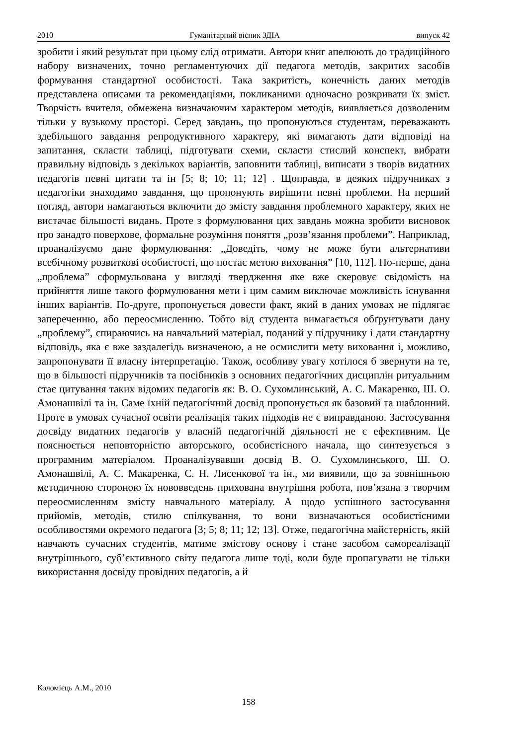2010 Гуманітарний вісник ЗДІА випуск 42
зробити і який результат при цьому слід отримати. Автори книг апелюють до традиційного набору визначених, точно регламентуючих дії педагога методів, закритих засобів формування стандартної особистості. Така закритість, конечність даних методів представлена описами та рекомендаціями, покликаними одночасно розкривати їх зміст. Творчість вчителя, обмежена визначаючим характером методів, виявляється дозволеним тільки у вузькому просторі. Серед завдань, що пропонуються студентам, переважають здебільшого завдання репродуктивного характеру, які вимагають дати відповіді на запитання, скласти таблиці, підготувати схеми, скласти стислий конспект, вибрати правильну відповідь з декількох варіантів, заповнити таблиці, виписати з творів видатних педагогів певні цитати та ін [5; 8; 10; 11; 12] . Щоправда, в деяких підручниках з педагогіки знаходимо завдання, що пропонують вирішити певні проблеми. На перший погляд, автори намагаються включити до змісту завдання проблемного характеру, яких не вистачає більшості видань. Проте з формулювання цих завдань можна зробити висновок про занадто поверхове, формальне розуміння поняття „розв’язання проблеми”. Наприклад, проаналізуємо дане формулювання: „Доведіть, чому не може бути альтернативи всебічному розвиткові особистості, що постає метою виховання” [10, 112]. По-перше, дана „проблема” сформульована у вигляді твердження яке вже скеровує свідомість на прийняття лише такого формулювання мети і цим самим виключає можливість існування інших варіантів. По-друге, пропонується довести факт, який в даних умовах не підлягає запереченню, або переосмисленню. Тобто від студента вимагається обґрунтувати дану „проблему”, спираючись на навчальний матеріал, поданий у підручнику і дати стандартну відповідь, яка є вже заздалегідь визначеною, а не осмислити мету виховання і, можливо, запропонувати її власну інтерпретацію. Також, особливу увагу хотілося б звернути на те, що в більшості підручників та посібників з основних педагогічних дисциплін ритуальним стає цитування таких відомих педагогів як: В. О. Сухомлинський, А. С. Макаренко, Ш. О. Амонашвілі та ін. Саме їхній педагогічний досвід пропонується як базовий та шаблонний. Проте в умовах сучасної освіти реалізація таких підходів не є виправданою. Застосування досвіду видатних педагогів у власній педагогічній діяльності не є ефективним. Це пояснюється неповторністю авторського, особистісного начала, що синтезується з програмним матеріалом. Проаналізувавши досвід В. О. Сухомлинського, Ш. О. Амонашвілі, А. С. Макаренка, С. Н. Лисенкової та ін., ми виявили, що за зовнішньою методичною стороною їх нововведень прихована внутрішня робота, пов’язана з творчим переосмисленням змісту навчального матеріалу. А щодо успішного застосування прийомів, методів, стилю спілкування, то вони визначаються особистісними особливостями окремого педагога [3; 5; 8; 11; 12; 13]. Отже, педагогічна майстерність, якій навчають сучасних студентів, матиме змістову основу і стане засобом самореалізації внутрішнього, суб’єктивного світу педагога лише тоді, коли буде пропагувати не тільки використання досвіду провідних педагогів, а й
Коломієць А.М., 2010
158